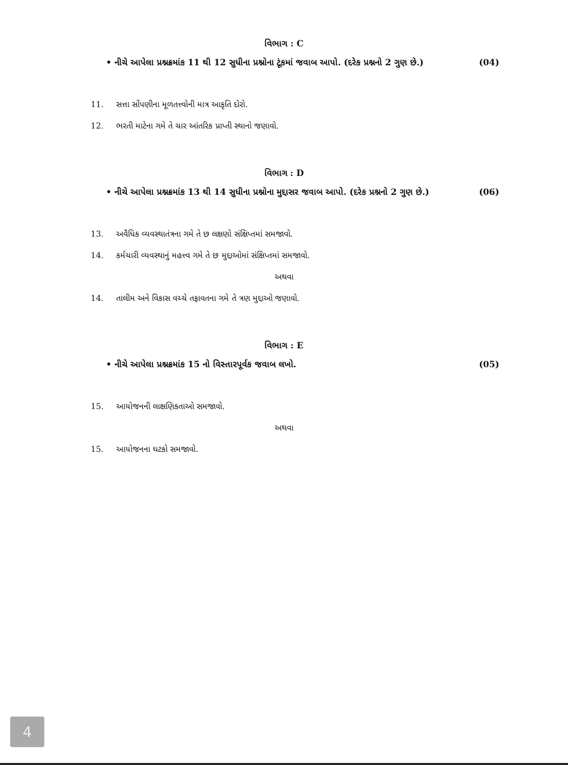વિભાગ : C
• નીચે આપેલા પ્રશ્નક્રમાંક 11 થી 12 સુધીના પ્રશ્નોના ટૂંકમાં જવાબ આપો. (દરેક પ્રશ્નનો 2 ગુણ છે.) (04)
11. સત્તા સોંપણીના મૂળતત્ત્વોની માત્ર આકૃતિ દોરો.
12. ભરતી માટેના ગમે તે ચાર આંતરિક પ્રાપ્તી સ્થાનો જણાવો.
વિભાગ : D
• નીચે આપેલા પ્રશ્નક્રમાંક 13 થી 14 સુધીના પ્રશ્નોના મુદ્દાસર જવાબ આપો. (દરેક પ્રશ્નનો 2 ગુણ છે.) (06)
13. અવૈધિક વ્યવસ્થાતંત્રના ગમે તે છ લક્ષણો સંક્ષિપ્તમાં સમજાવો.
14. કર્મચારી વ્યવસ્થાનું મહત્ત્વ ગમે તે છ મુદ્દાઓમાં સંક્ષિપ્તમાં સમજાવો.
અથવા
14. તાલીમ અને વિકાસ વચ્ચે તફાવતના ગમે તે ત્રણ મુદ્દાઓ જણાવો.
વિભાગ : E
• નીચે આપેલા પ્રશ્નક્રમાંક 15 નો વિસ્તારપૂર્વક જવાબ લખો. (05)
15. આયોજનની લાક્ષણિકતાઓ સમજાવો.
અથવા
15. આયોજનના ઘટકો સમજાવો.
4